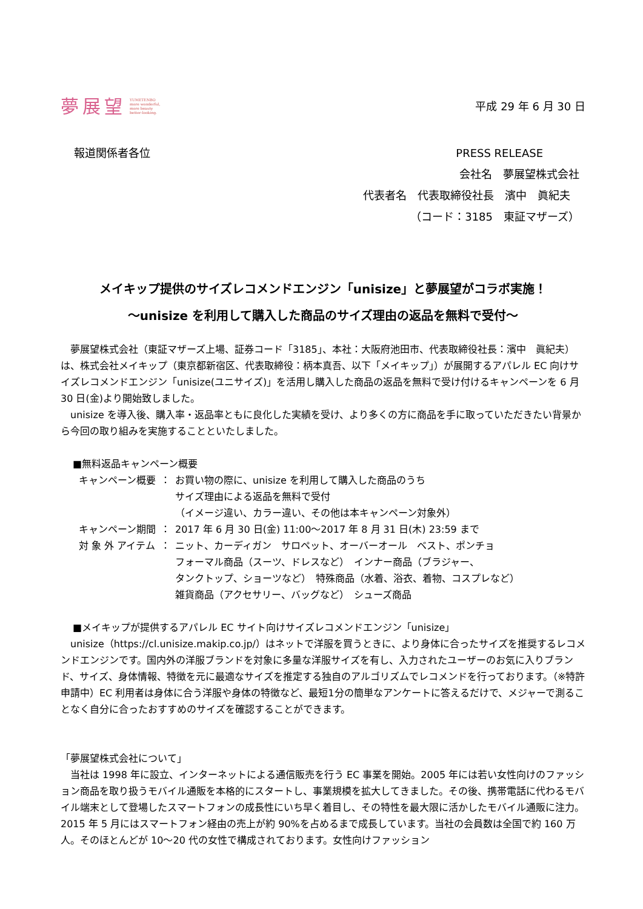夢展望 YUMETENBO
more wonderful,
more beauty
better-looking.
平成 29 年 6 月 30 日
報道関係者各位 PRESS RELEASE
会社名　夢展望株式会社
代表者名　代表取締役社長　濱中　眞紀夫
（コード：3185　東証マザーズ）
メイキップ提供のサイズレコメンドエンジン「unisize」と夢展望がコラボ実施！
〜unisize を利用して購入した商品のサイズ理由の返品を無料で受付〜
夢展望株式会社（東証マザーズ上場、証券コード「3185」、本社：大阪府池田市、代表取締役社長：濱中　眞紀夫）は、株式会社メイキップ（東京都新宿区、代表取締役：柄本真吾、以下「メイキップ」）が展開するアパレル EC 向けサイズレコメンドエンジン「unisize(ユニサイズ)」を活用し購入した商品の返品を無料で受け付けるキャンペーンを 6 月 30 日(金)より開始致しました。
unisize を導入後、購入率・返品率ともに良化した実績を受け、より多くの方に商品を手に取っていただきたい背景から今回の取り組みを実施することといたしました。
■無料返品キャンペーン概要
| キャンペーン概要 | ： | お買い物の際に、unisize を利用して購入した商品のうち サイズ理由による返品を無料で受付 （イメージ違い、カラー違い、その他は本キャンペーン対象外） |
| キャンペーン期間 | ： | 2017 年 6 月 30 日(金) 11:00〜2017 年 8 月 31 日(木) 23:59 まで |
| 対 象 外 アイテム | ： | ニット、カーディガン サロペット、オーバーオール ベスト、ポンチョ フォーマル商品（スーツ、ドレスなど） インナー商品（ブラジャー、 タンクトップ、ショーツなど） 特殊商品（水着、浴衣、着物、コスプレなど） 雑貨商品（アクセサリー、バッグなど） シューズ商品 |
■メイキップが提供するアパレル EC サイト向けサイズレコメンドエンジン「unisize」
unisize（https://cl.unisize.makip.co.jp/）はネットで洋服を買うときに、より身体に合ったサイズを推奨するレコメンドエンジンです。国内外の洋服ブランドを対象に多量な洋服サイズを有し、入力されたユーザーのお気に入りブランド、サイズ、身体情報、特徴を元に最適なサイズを推定する独自のアルゴリズムでレコメンドを行っております。（※特許申請中）EC 利用者は身体に合う洋服や身体の特徴など、最短1分の簡単なアンケートに答えるだけで、メジャーで測ることなく自分に合ったおすすめのサイズを確認することができます。
「夢展望株式会社について」
当社は 1998 年に設立、インターネットによる通信販売を行う EC 事業を開始。2005 年には若い女性向けのファッション商品を取り扱うモバイル通販を本格的にスタートし、事業規模を拡大してきました。その後、携帯電話に代わるモバイル端末として登場したスマートフォンの成長性にいち早く着目し、その特性を最大限に活かしたモバイル通販に注力。2015 年 5 月にはスマートフォン経由の売上が約 90%を占めるまで成長しています。当社の会員数は全国で約 160 万人。そのほとんどが 10〜20 代の女性で構成されております。女性向けファッション